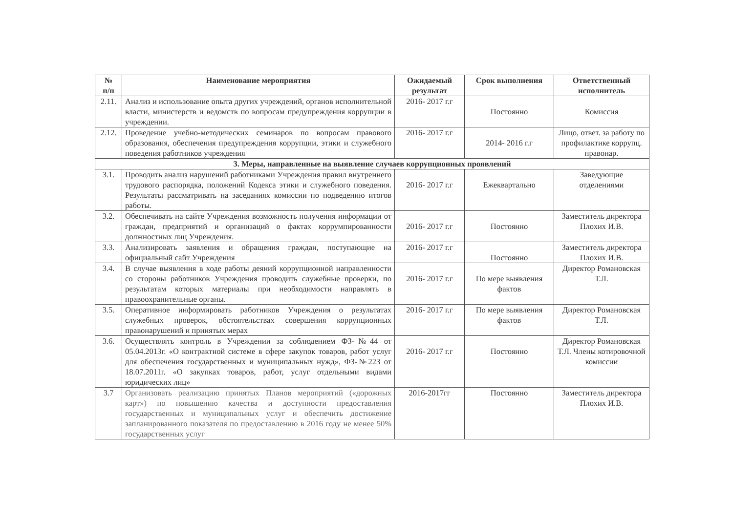| № п/п | Наименование мероприятия | Ожидаемый результат | Срок выполнения | Ответственный исполнитель |
| --- | --- | --- | --- | --- |
| 2.11. | Анализ и использование опыта других учреждений, органов исполнительной власти, министерств и ведомств по вопросам предупреждения коррупции в учреждении. | 2016- 2017 г.г | Постоянно | Комиссия |
| 2.12. | Проведение учебно-методических семинаров по вопросам правового образования, обеспечения предупреждения коррупции, этики и служебного поведения работников учреждения | 2016- 2017 г.г | 2014- 2016 г.г | Лицо, ответ. за работу по профилактике коррупц. правонар. |
| 3. Меры, направленные на выявление случаев коррупционных проявлений | | | | |
| 3.1. | Проводить анализ нарушений работниками Учреждения правил внутреннего трудового распорядка, положений Кодекса этики и служебного поведения. Результаты рассматривать на заседаниях комиссии по подведению итогов работы. | 2016- 2017 г.г | Ежеквартально | Заведующие отделениями |
| 3.2. | Обеспечивать на сайте Учреждения возможность получения информации от граждан, предприятий и организаций о фактах коррумпированности должностных лиц Учреждения. | 2016- 2017 г.г | Постоянно | Заместитель директора Плохих И.В. |
| 3.3. | Анализировать заявления и обращения граждан, поступающие на официальный сайт Учреждения | 2016- 2017 г.г | Постоянно | Заместитель директора Плохих И.В. |
| 3.4. | В случае выявления в ходе работы деяний коррупционной направленности со стороны работников Учреждения проводить служебные проверки, по результатам которых материалы при необходимости направлять в правоохранительные органы. | 2016- 2017 г.г | По мере выявления фактов | Директор Романовская Т.Л. |
| 3.5. | Оперативное информировать работников Учреждения о результатах служебных проверок, обстоятельствах совершения коррупционных правонарушений и принятых мерах | 2016- 2017 г.г | По мере выявления фактов | Директор Романовская Т.Л. |
| 3.6. | Осуществлять контроль в Учреждении за соблюдением ФЗ-№44 от 05.04.2013г. «О контрактной системе в сфере закупок товаров, работ услуг для обеспечения государственных и муниципальных нужд», ФЗ-№223 от 18.07.2011г. «О закупках товаров, работ, услуг отдельными видами юридических лиц» | 2016- 2017 г.г | Постоянно | Директор Романовская Т.Л. Члены котировочной комиссии |
| 3.7 | Организовать реализацию принятых Планов мероприятий («дорожных карт») по повышению качества и доступности предоставления государственных и муниципальных услуг и обеспечить достижение запланированного показателя по предоставлению в 2016 году не менее 50% государственных услуг | 2016-2017гг | Постоянно | Заместитель директора Плохих И.В. |